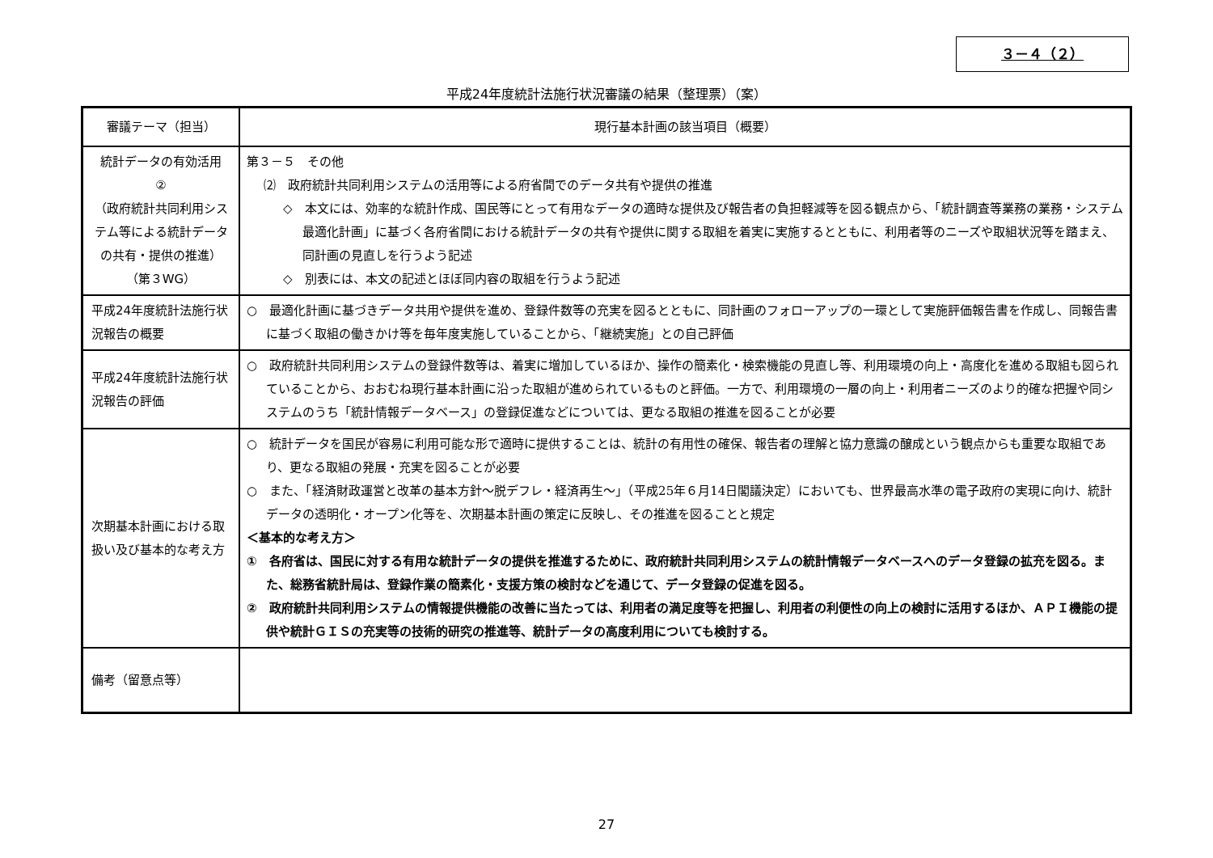３－４（２）
平成24年度統計法施行状況審議の結果（整理票）（案）
| 審議テーマ（担当） | 現行基本計画の該当項目（概要） |
| --- | --- |
| 統計データの有効活用 ② （政府統計共同利用システム等による統計データの共有・提供の推進） （第３WG） | 第３－５ その他 ⑵ 政府統計共同利用システムの活用等による府省間でのデータ共有や提供の推進 ◇ 本文には、効率的な統計作成、国民等にとって有用なデータの適時な提供及び報告者の負担軽減等を図る観点から、「統計調査等業務の業務・システム最適化計画」に基づく各府省間における統計データの共有や提供に関する取組を着実に実施するとともに、利用者等のニーズや取組状況等を踏まえ、同計画の見直しを行うよう記述 ◇ 別表には、本文の記述とほぼ同内容の取組を行うよう記述 |
| 平成24年度統計法施行状況報告の概要 | ○ 最適化計画に基づきデータ共用や提供を進め、登録件数等の充実を図るとともに、同計画のフォローアップの一環として実施評価報告書を作成し、同報告書に基づく取組の働きかけ等を毎年度実施していることから、「継続実施」との自己評価 |
| 平成24年度統計法施行状況報告の評価 | ○ 政府統計共同利用システムの登録件数等は、着実に増加しているほか、操作の簡素化・検索機能の見直し等、利用環境の向上・高度化を進める取組も図られていることから、おおむね現行基本計画に沿った取組が進められているものと評価。一方で、利用環境の一層の向上・利用者ニーズのより的確な把握や同システムのうち「統計情報データベース」の登録促進などについては、更なる取組の推進を図ることが必要 |
| 次期基本計画における取扱い及び基本的な考え方 | ○ 統計データを国民が容易に利用可能な形で適時に提供することは、統計の有用性の確保、報告者の理解と協力意識の醸成という観点からも重要な取組であり、更なる取組の発展・充実を図ることが必要 ○ また、「経済財政運営と改革の基本方針～脱デフレ・経済再生～」（平成25年６月14日閣議決定）においても、世界最高水準の電子政府の実現に向け、統計データの透明化・オープン化等を、次期基本計画の策定に反映し、その推進を図ることと規定 ＜基本的な考え方＞ ① 各府省は、国民に対する有用な統計データの提供を推進するために、政府統計共同利用システムの統計情報データベースへのデータ登録の拡充を図る。また、総務省統計局は、登録作業の簡素化・支援方策の検討などを通じて、データ登録の促進を図る。 ② 政府統計共同利用システムの情報提供機能の改善に当たっては、利用者の満足度等を把握し、利用者の利便性の向上の検討に活用するほか、ＡＰＩ機能の提供や統計ＧＩＳの充実等の技術的研究の推進等、統計データの高度利用についても検討する。 |
| 備考（留意点等） | |
27